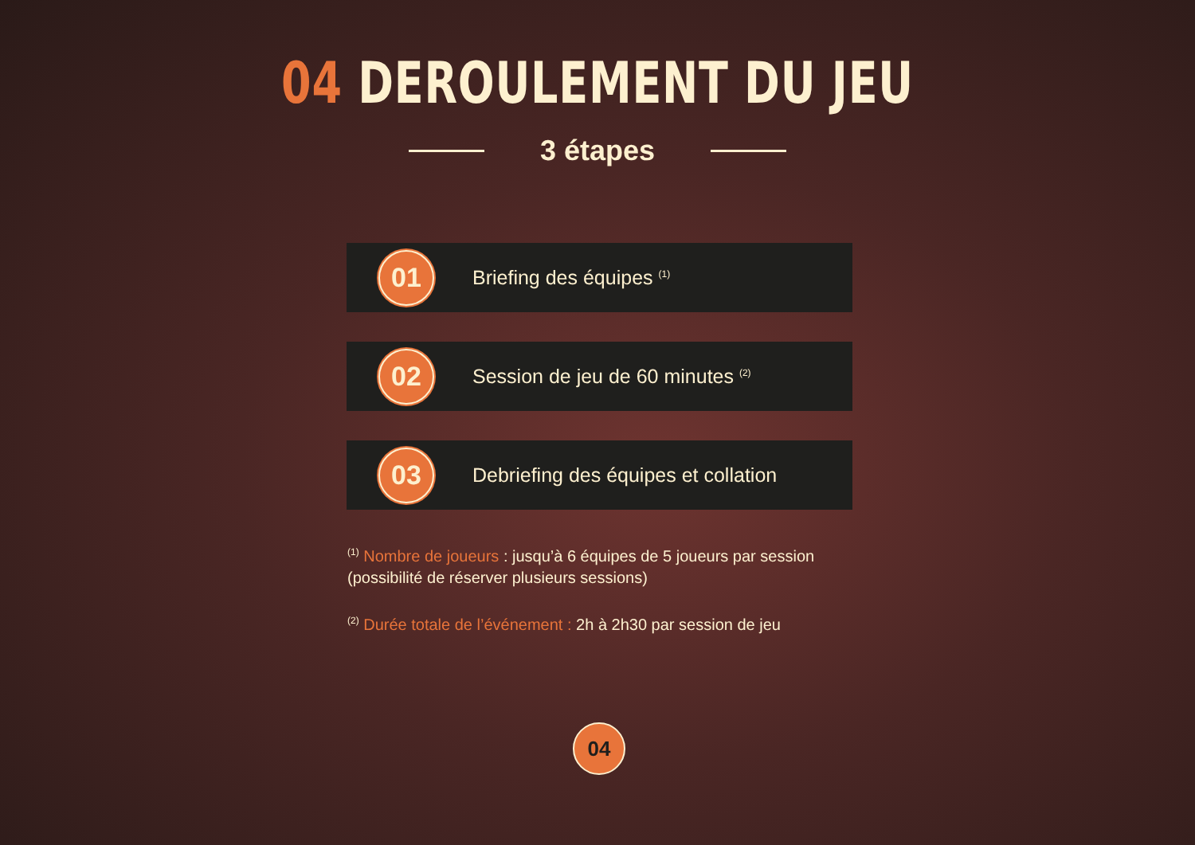04 DEROULEMENT DU JEU
3 étapes
01
Briefing des équipes <sup>(1)</sup>
02
Session de jeu de 60 minutes <sup>(2)</sup>
03
Debriefing des équipes et collation
<sup>(1)</sup> Nombre de joueurs : jusqu’à 6 équipes de 5 joueurs par session (possibilité de réserver plusieurs sessions)
<sup>(2)</sup> Durée totale de l’événement : 2h à 2h30 par session de jeu
04